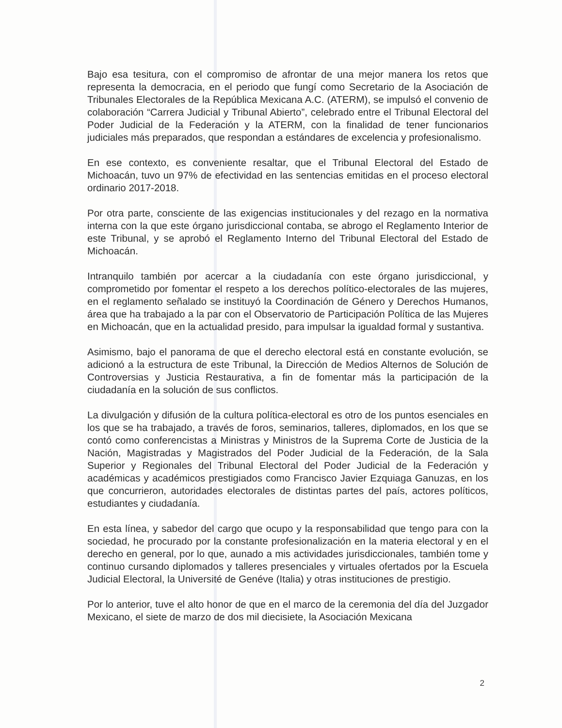Bajo esa tesitura, con el compromiso de afrontar de una mejor manera los retos que representa la democracia, en el periodo que fungí como Secretario de la Asociación de Tribunales Electorales de la República Mexicana A.C. (ATERM), se impulsó el convenio de colaboración “Carrera Judicial y Tribunal Abierto”, celebrado entre el Tribunal Electoral del Poder Judicial de la Federación y la ATERM, con la finalidad de tener funcionarios judiciales más preparados, que respondan a estándares de excelencia y profesionalismo.
En ese contexto, es conveniente resaltar, que el Tribunal Electoral del Estado de Michoacán, tuvo un 97% de efectividad en las sentencias emitidas en el proceso electoral ordinario 2017-2018.
Por otra parte, consciente de las exigencias institucionales y del rezago en la normativa interna con la que este órgano jurisdiccional contaba, se abrogo el Reglamento Interior de este Tribunal, y se aprobó el Reglamento Interno del Tribunal Electoral del Estado de Michoacán.
Intranquilo también por acercar a la ciudadanía con este órgano jurisdiccional, y comprometido por fomentar el respeto a los derechos político-electorales de las mujeres, en el reglamento señalado se instituyó la Coordinación de Género y Derechos Humanos, área que ha trabajado a la par con el Observatorio de Participación Política de las Mujeres en Michoacán, que en la actualidad presido, para impulsar la igualdad formal y sustantiva.
Asimismo, bajo el panorama de que el derecho electoral está en constante evolución, se adicionó a la estructura de este Tribunal, la Dirección de Medios Alternos de Solución de Controversias y Justicia Restaurativa, a fin de fomentar más la participación de la ciudadanía en la solución de sus conflictos.
La divulgación y difusión de la cultura política-electoral es otro de los puntos esenciales en los que se ha trabajado, a través de foros, seminarios, talleres, diplomados, en los que se contó como conferencistas a Ministras y Ministros de la Suprema Corte de Justicia de la Nación, Magistradas y Magistrados del Poder Judicial de la Federación, de la Sala Superior y Regionales del Tribunal Electoral del Poder Judicial de la Federación y académicas y académicos prestigiados como Francisco Javier Ezquiaga Ganuzas, en los que concurrieron, autoridades electorales de distintas partes del país, actores políticos, estudiantes y ciudadanía.
En esta línea, y sabedor del cargo que ocupo y la responsabilidad que tengo para con la sociedad, he procurado por la constante profesionalización en la materia electoral y en el derecho en general, por lo que, aunado a mis actividades jurisdiccionales, también tome y continuo cursando diplomados y talleres presenciales y virtuales ofertados por la Escuela Judicial Electoral, la Université de Genéve (Italia) y otras instituciones de prestigio.
Por lo anterior, tuve el alto honor de que en el marco de la ceremonia del día del Juzgador Mexicano, el siete de marzo de dos mil diecisiete, la Asociación Mexicana
2